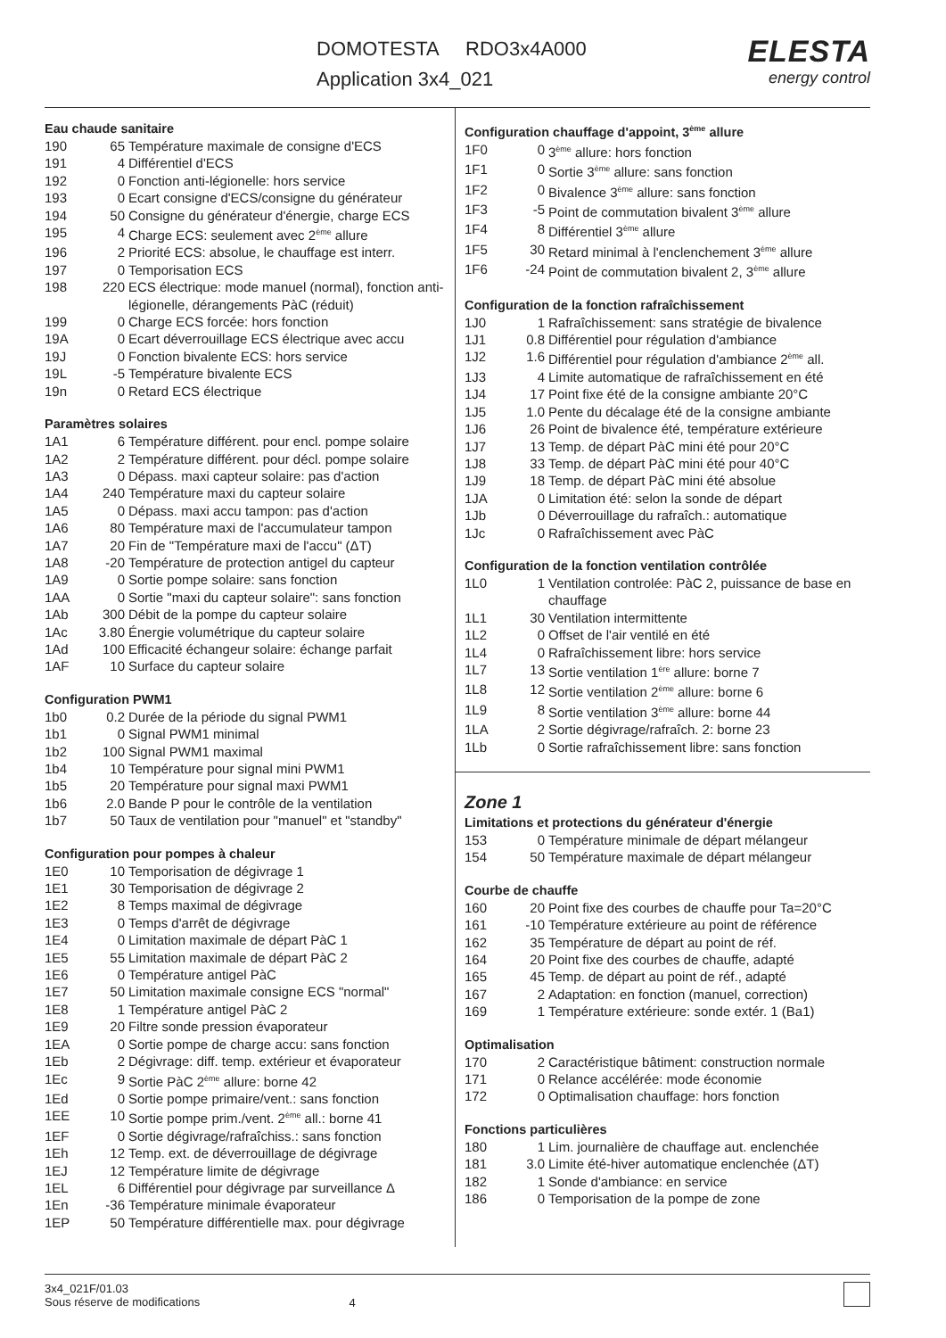DOMOTESTA RDO3x4A000
Application 3x4_021
ELESTA
energy control
Eau chaude sanitaire
| 190 | 65 | Température maximale de consigne d'ECS |
| 191 | 4 | Différentiel d'ECS |
| 192 | 0 | Fonction anti-légionelle: hors service |
| 193 | 0 | Ecart consigne d'ECS/consigne du générateur |
| 194 | 50 | Consigne du générateur d'énergie, charge ECS |
| 195 | 4 | Charge ECS: seulement avec 2<sup>ème</sup> allure |
| 196 | 2 | Priorité ECS: absolue, le chauffage est interr. |
| 197 | 0 | Temporisation ECS |
| 198 | 220 | ECS électrique: mode manuel (normal), fonction anti-légionelle, dérangements PàC (réduit) |
| 199 | 0 | Charge ECS forcée: hors fonction |
| 19A | 0 | Ecart déverrouillage ECS électrique avec accu |
| 19J | 0 | Fonction bivalente ECS: hors service |
| 19L | -5 | Température bivalente ECS |
| 19n | 0 | Retard ECS électrique |
Paramètres solaires
| 1A1 | 6 | Température différent. pour encl. pompe solaire |
| 1A2 | 2 | Température différent. pour décl. pompe solaire |
| 1A3 | 0 | Dépass. maxi capteur solaire: pas d'action |
| 1A4 | 240 | Température maxi du capteur solaire |
| 1A5 | 0 | Dépass. maxi accu tampon: pas d'action |
| 1A6 | 80 | Température maxi de l'accumulateur tampon |
| 1A7 | 20 | Fin de "Température maxi de l'accu" (ΔT) |
| 1A8 | -20 | Température de protection antigel du capteur |
| 1A9 | 0 | Sortie pompe solaire: sans fonction |
| 1AA | 0 | Sortie "maxi du capteur solaire": sans fonction |
| 1Ab | 300 | Débit de la pompe du capteur solaire |
| 1Ac | 3.80 | Énergie volumétrique du capteur solaire |
| 1Ad | 100 | Efficacité échangeur solaire: échange parfait |
| 1AF | 10 | Surface du capteur solaire |
Configuration PWM1
| 1b0 | 0.2 | Durée de la période du signal PWM1 |
| 1b1 | 0 | Signal PWM1 minimal |
| 1b2 | 100 | Signal PWM1 maximal |
| 1b4 | 10 | Température pour signal mini PWM1 |
| 1b5 | 20 | Température pour signal maxi PWM1 |
| 1b6 | 2.0 | Bande P pour le contrôle de la ventilation |
| 1b7 | 50 | Taux de ventilation pour "manuel" et "standby" |
Configuration pour pompes à chaleur
| 1E0 | 10 | Temporisation de dégivrage 1 |
| 1E1 | 30 | Temporisation de dégivrage 2 |
| 1E2 | 8 | Temps maximal de dégivrage |
| 1E3 | 0 | Temps d'arrêt de dégivrage |
| 1E4 | 0 | Limitation maximale de départ PàC 1 |
| 1E5 | 55 | Limitation maximale de départ PàC 2 |
| 1E6 | 0 | Température antigel PàC |
| 1E7 | 50 | Limitation maximale consigne ECS "normal" |
| 1E8 | 1 | Température antigel PàC 2 |
| 1E9 | 20 | Filtre sonde pression évaporateur |
| 1EA | 0 | Sortie pompe de charge accu: sans fonction |
| 1Eb | 2 | Dégivrage: diff. temp. extérieur et évaporateur |
| 1Ec | 9 | Sortie PàC 2<sup>ème</sup> allure: borne 42 |
| 1Ed | 0 | Sortie pompe primaire/vent.: sans fonction |
| 1EE | 10 | Sortie pompe prim./vent. 2<sup>ème</sup> all.: borne 41 |
| 1EF | 0 | Sortie dégivrage/rafraîchiss.: sans fonction |
| 1Eh | 12 | Temp. ext. de déverrouillage de dégivrage |
| 1EJ | 12 | Température limite de dégivrage |
| 1EL | 6 | Différentiel pour dégivrage par surveillance Δ |
| 1En | -36 | Température minimale évaporateur |
| 1EP | 50 | Température différentielle max. pour dégivrage |
Configuration chauffage d'appoint, 3<sup>ème</sup> allure
| 1F0 | 0 | 3<sup>ème</sup> allure: hors fonction |
| 1F1 | 0 | Sortie 3<sup>ème</sup> allure: sans fonction |
| 1F2 | 0 | Bivalence 3<sup>ème</sup> allure: sans fonction |
| 1F3 | -5 | Point de commutation bivalent 3<sup>ème</sup> allure |
| 1F4 | 8 | Différentiel 3<sup>ème</sup> allure |
| 1F5 | 30 | Retard minimal à l'enclenchement 3<sup>ème</sup> allure |
| 1F6 | -24 | Point de commutation bivalent 2, 3<sup>ème</sup> allure |
Configuration de la fonction rafraîchissement
| 1J0 | 1 | Rafraîchissement: sans stratégie de bivalence |
| 1J1 | 0.8 | Différentiel pour régulation d'ambiance |
| 1J2 | 1.6 | Différentiel pour régulation d'ambiance 2<sup>ème</sup> all. |
| 1J3 | 4 | Limite automatique de rafraîchissement en été |
| 1J4 | 17 | Point fixe été de la consigne ambiante 20°C |
| 1J5 | 1.0 | Pente du décalage été de la consigne ambiante |
| 1J6 | 26 | Point de bivalence été, température extérieure |
| 1J7 | 13 | Temp. de départ PàC mini été pour 20°C |
| 1J8 | 33 | Temp. de départ PàC mini été pour 40°C |
| 1J9 | 18 | Temp. de départ PàC mini été absolue |
| 1JA | 0 | Limitation été: selon la sonde de départ |
| 1Jb | 0 | Déverrouillage du rafraîch.: automatique |
| 1Jc | 0 | Rafraîchissement avec PàC |
Configuration de la fonction ventilation contrôlée
| 1L0 | 1 | Ventilation controlée: PàC 2, puissance de base en chauffage |
| 1L1 | 30 | Ventilation intermittente |
| 1L2 | 0 | Offset de l'air ventilé en été |
| 1L4 | 0 | Rafraîchissement libre: hors service |
| 1L7 | 13 | Sortie ventilation 1<sup>ère</sup> allure: borne 7 |
| 1L8 | 12 | Sortie ventilation 2<sup>ème</sup> allure: borne 6 |
| 1L9 | 8 | Sortie ventilation 3<sup>ème</sup> allure: borne 44 |
| 1LA | 2 | Sortie dégivrage/rafraîch. 2: borne 23 |
| 1Lb | 0 | Sortie rafraîchissement libre: sans fonction |
Zone 1
Limitations et protections du générateur d'énergie
| 153 | 0 | Température minimale de départ mélangeur |
| 154 | 50 | Température maximale de départ mélangeur |
Courbe de chauffe
| 160 | 20 | Point fixe des courbes de chauffe pour Ta=20°C |
| 161 | -10 | Température extérieure au point de référence |
| 162 | 35 | Température de départ au point de réf. |
| 164 | 20 | Point fixe des courbes de chauffe, adapté |
| 165 | 45 | Temp. de départ au point de réf., adapté |
| 167 | 2 | Adaptation: en fonction (manuel, correction) |
| 169 | 1 | Température extérieure: sonde extér. 1 (Ba1) |
Optimalisation
| 170 | 2 | Caractéristique bâtiment: construction normale |
| 171 | 0 | Relance accélérée: mode économie |
| 172 | 0 | Optimalisation chauffage: hors fonction |
Fonctions particulières
| 180 | 1 | Lim. journalière de chauffage aut. enclenchée |
| 181 | 3.0 | Limite été-hiver automatique enclenchée (ΔT) |
| 182 | 1 | Sonde d'ambiance: en service |
| 186 | 0 | Temporisation de la pompe de zone |
3x4_021F/01.03
Sous réserve de modifications
4